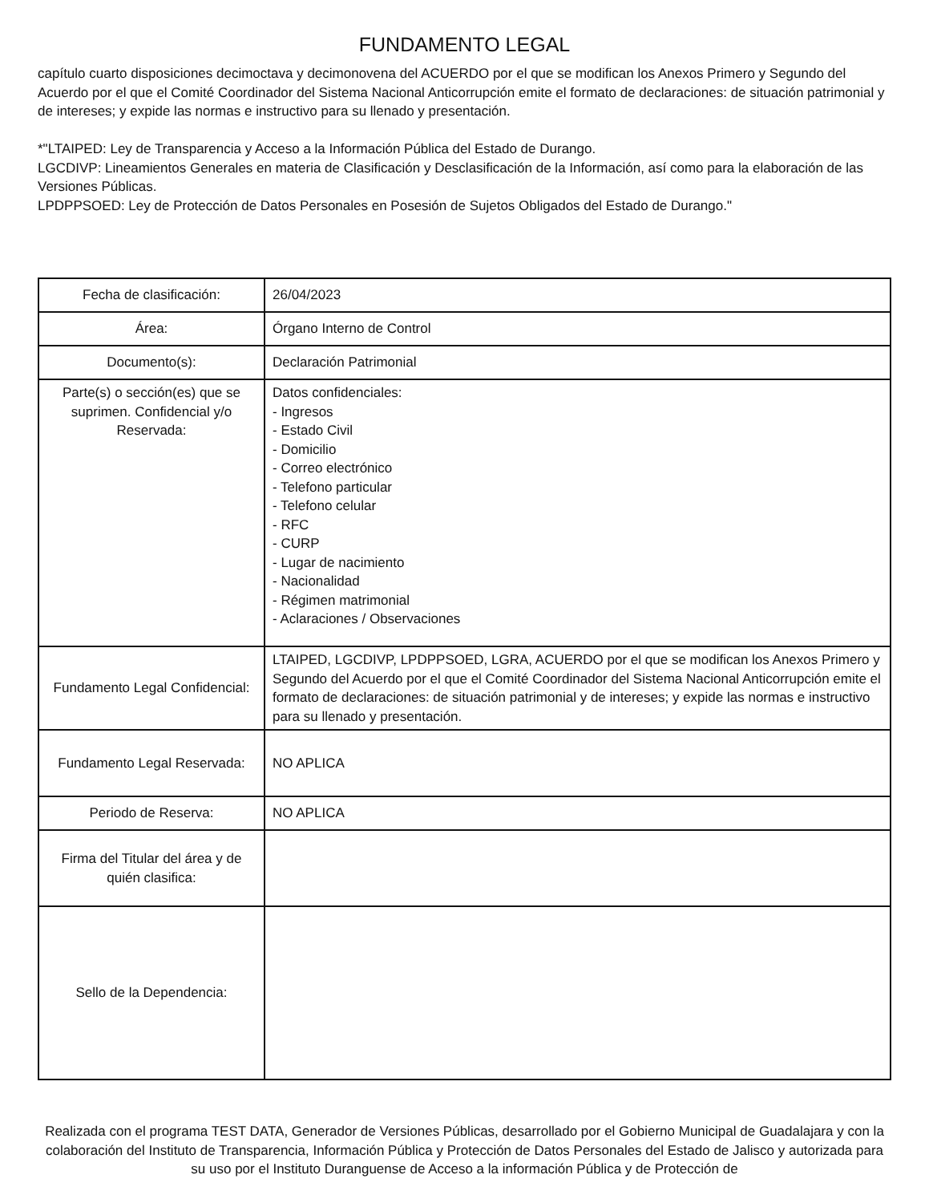FUNDAMENTO LEGAL
capítulo cuarto disposiciones decimoctava y decimonovena del ACUERDO por el que se modifican los Anexos Primero y Segundo del Acuerdo por el que el Comité Coordinador del Sistema Nacional Anticorrupción emite el formato de declaraciones: de situación patrimonial y de intereses; y expide las normas e instructivo para su llenado y presentación.
*"LTAIPED: Ley de Transparencia y Acceso a la Información Pública del Estado de Durango.
LGCDIVP: Lineamientos Generales en materia de Clasificación y Desclasificación de la Información, así como para la elaboración de las Versiones Públicas.
LPDPPSOED: Ley de Protección de Datos Personales en Posesión de Sujetos Obligados del Estado de Durango."
| Fecha de clasificación: | 26/04/2023 |
| Área: | Órgano Interno de Control |
| Documento(s): | Declaración Patrimonial |
| Parte(s) o sección(es) que se suprimen. Confidencial y/o Reservada: | Datos confidenciales: - Ingresos - Estado Civil - Domicilio - Correo electrónico - Telefono particular - Telefono celular - RFC - CURP - Lugar de nacimiento - Nacionalidad - Régimen matrimonial - Aclaraciones / Observaciones |
| Fundamento Legal Confidencial: | LTAIPED, LGCDIVP, LPDPPSOED, LGRA, ACUERDO por el que se modifican los Anexos Primero y Segundo del Acuerdo por el que el Comité Coordinador del Sistema Nacional Anticorrupción emite el formato de declaraciones: de situación patrimonial y de intereses; y expide las normas e instructivo para su llenado y presentación. |
| Fundamento Legal Reservada: | NO APLICA |
| Periodo de Reserva: | NO APLICA |
| Firma del Titular del área y de quién clasifica: | |
| Sello de la Dependencia: | |
Realizada con el programa TEST DATA, Generador de Versiones Públicas, desarrollado por el Gobierno Municipal de Guadalajara y con la colaboración del Instituto de Transparencia, Información Pública y Protección de Datos Personales del Estado de Jalisco y autorizada para su uso por el Instituto Duranguense de Acceso a la información Pública y de Protección de